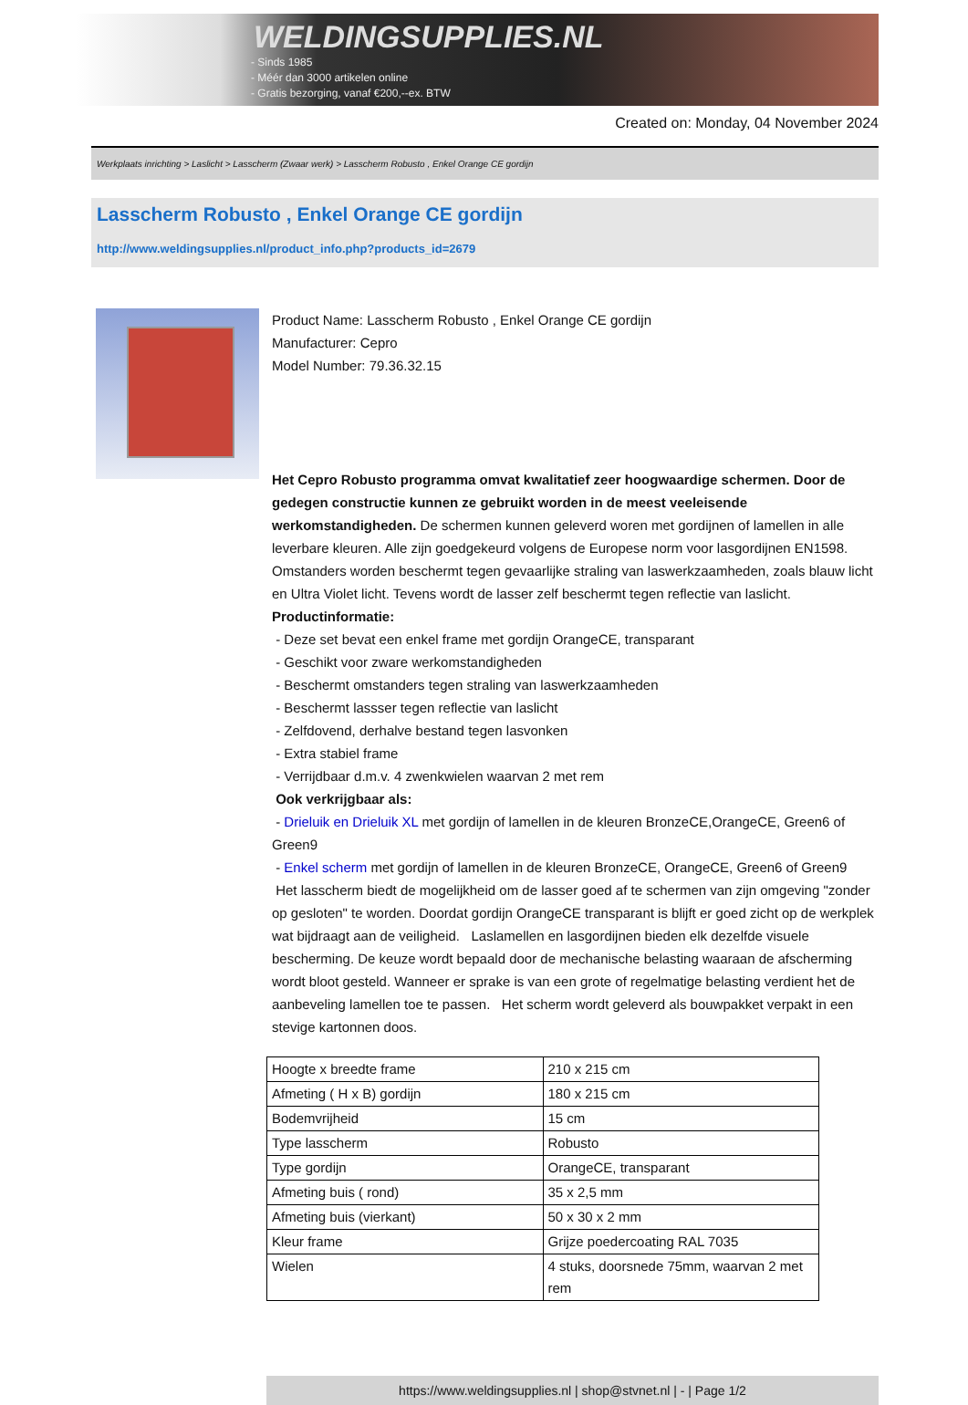WELDINGSUPPLIES.NL
- Sinds 1985
- Méér dan 3000 artikelen online
- Gratis bezorging, vanaf €200,--ex. BTW
Created on: Monday, 04 November 2024
Werkplaats inrichting > Laslicht > Lasscherm (Zwaar werk) > Lasscherm Robusto , Enkel Orange CE gordijn
Lasscherm Robusto , Enkel Orange CE gordijn
http://www.weldingsupplies.nl/product_info.php?products_id=2679
Product Name: Lasscherm Robusto , Enkel Orange CE gordijn
Manufacturer: Cepro
Model Number: 79.36.32.15
Het Cepro Robusto programma omvat kwalitatief zeer hoogwaardige schermen. Door de gedegen constructie kunnen ze gebruikt worden in de meest veeleisende werkomstandigheden. De schermen kunnen geleverd woren met gordijnen of lamellen in alle leverbare kleuren. Alle zijn goedgekeurd volgens de Europese norm voor lasgordijnen EN1598. Omstanders worden beschermt tegen gevaarlijke straling van laswerkzaamheden, zoals blauw licht en Ultra Violet licht. Tevens wordt de lasser zelf beschermt tegen reflectie van laslicht. Productinformatie:
- Deze set bevat een enkel frame met gordijn OrangeCE, transparant
- Geschikt voor zware werkomstandigheden
- Beschermt omstanders tegen straling van laswerkzaamheden
- Beschermt lassser tegen reflectie van laslicht
- Zelfdovend, derhalve bestand tegen lasvonken
- Extra stabiel frame
- Verrijdbaar d.m.v. 4 zwenkwielen waarvan 2 met rem
Ook verkrijgbaar als:
- Drieluik en Drieluik XL met gordijn of lamellen in de kleuren BronzeCE,OrangeCE, Green6 of Green9
- Enkel scherm met gordijn of lamellen in de kleuren BronzeCE, OrangeCE, Green6 of Green9
Het lasscherm biedt de mogelijkheid om de lasser goed af te schermen van zijn omgeving "zonder op gesloten" te worden. Doordat gordijn OrangeCE transparant is blijft er goed zicht op de werkplek wat bijdraagt aan de veiligheid. Laslamellen en lasgordijnen bieden elk dezelfde visuele bescherming. De keuze wordt bepaald door de mechanische belasting waaraan de afscherming wordt bloot gesteld. Wanneer er sprake is van een grote of regelmatige belasting verdient het de aanbeveling lamellen toe te passen. Het scherm wordt geleverd als bouwpakket verpakt in een stevige kartonnen doos.
| Hoogte x breedte frame | 210 x 215 cm |
| Afmeting ( H x B) gordijn | 180 x 215 cm |
| Bodemvrijheid | 15 cm |
| Type lasscherm | Robusto |
| Type gordijn | OrangeCE, transparant |
| Afmeting buis ( rond) | 35 x 2,5 mm |
| Afmeting buis (vierkant) | 50 x 30 x 2 mm |
| Kleur frame | Grijze poedercoating RAL 7035 |
| Wielen | 4 stuks, doorsnede 75mm, waarvan 2 met rem |
https://www.weldingsupplies.nl | shop@stvnet.nl | - | Page 1/2